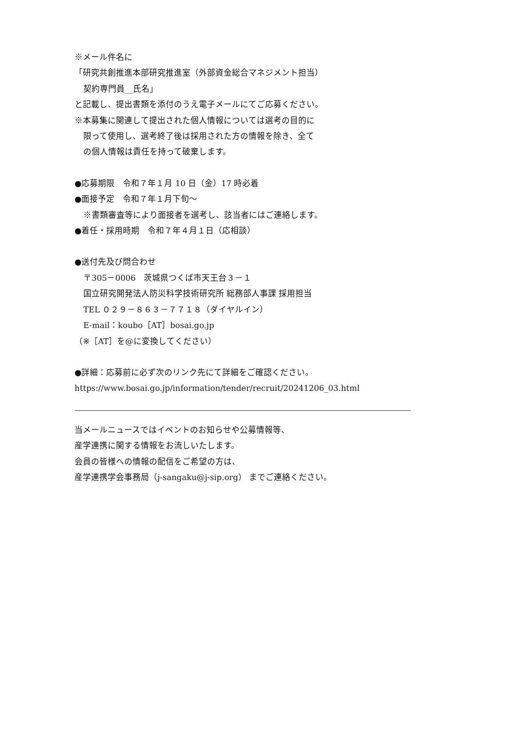※メール件名に
「研究共創推進本部研究推進室（外部資金総合マネジメント担当）
契約専門員__氏名」
と記載し、提出書類を添付のうえ電子メールにてご応募ください。
※本募集に関連して提出された個人情報については選考の目的に
限って使用し、選考終了後は採用された方の情報を除き、全て
の個人情報は責任を持って破棄します。
●応募期限　令和７年１月 10 日（金）17 時必着
●面接予定　令和７年１月下旬～
※書類審査等により面接者を選考し、該当者にはご連絡します。
●着任・採用時期　令和７年４月１日（応相談）
●送付先及び問合わせ
〒305－0006　茨城県つくば市天王台３－１
国立研究開発法人防災科学技術研究所 総務部人事課 採用担当
TEL ０２９－８６３－７７１８（ダイヤルイン）
E-mail：koubo［AT］bosai.go.jp
（※［AT］を@に変換してください）
●詳細：応募前に必ず次のリンク先にて詳細をご確認ください。
https://www.bosai.go.jp/information/tender/recruit/20241206_03.html
当メールニュースではイベントのお知らせや公募情報等、
産学連携に関する情報をお流しいたします。
会員の皆様への情報の配信をご希望の方は、
産学連携学会事務局（j-sangaku@j-sip.org） までご連絡ください。